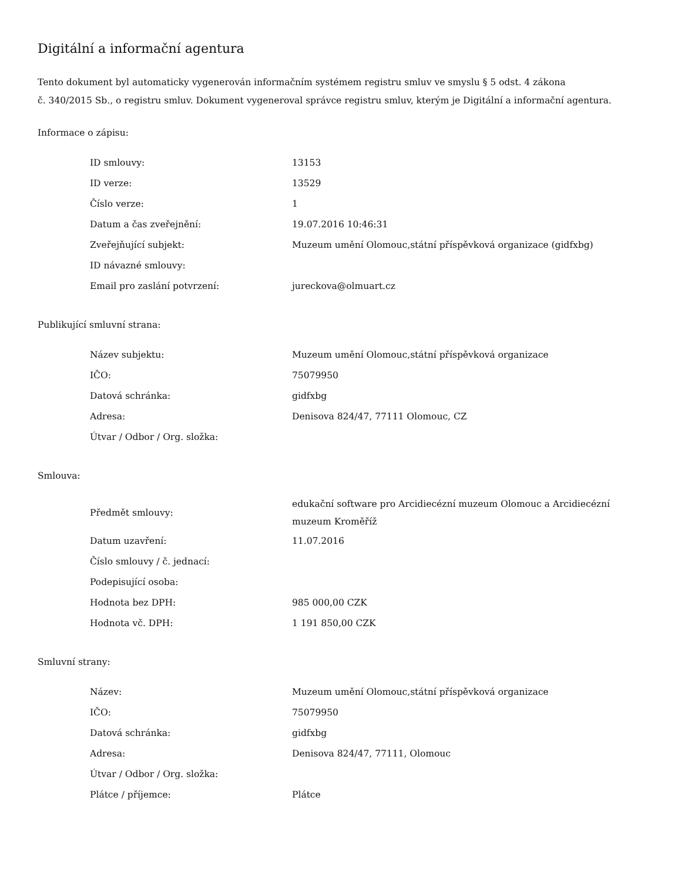Digitální a informační agentura
Tento dokument byl automaticky vygenerován informačním systémem registru smluv ve smyslu § 5 odst. 4 zákona
č. 340/2015 Sb., o registru smluv. Dokument vygeneroval správce registru smluv, kterým je Digitální a informační agentura.
Informace o zápisu:
| ID smlouvy: | 13153 |
| ID verze: | 13529 |
| Číslo verze: | 1 |
| Datum a čas zveřejnění: | 19.07.2016 10:46:31 |
| Zveřejňující subjekt: | Muzeum umění Olomouc,státní příspěvková organizace (gidfxbg) |
| ID návazné smlouvy: | |
| Email pro zaslání potvrzení: | jureckova@olmuart.cz |
Publikující smluvní strana:
| Název subjektu: | Muzeum umění Olomouc,státní příspěvková organizace |
| IČO: | 75079950 |
| Datová schránka: | gidfxbg |
| Adresa: | Denisova 824/47, 77111 Olomouc, CZ |
| Útvar / Odbor / Org. složka: | |
Smlouva:
| Předmět smlouvy: | edukační software pro Arcidiecézní muzeum Olomouc a Arcidiecézní muzeum Kroměříž |
| Datum uzavření: | 11.07.2016 |
| Číslo smlouvy / č. jednací: | |
| Podepisující osoba: | |
| Hodnota bez DPH: | 985 000,00 CZK |
| Hodnota vč. DPH: | 1 191 850,00 CZK |
Smluvní strany:
| Název: | Muzeum umění Olomouc,státní příspěvková organizace |
| IČO: | 75079950 |
| Datová schránka: | gidfxbg |
| Adresa: | Denisova 824/47, 77111, Olomouc |
| Útvar / Odbor / Org. složka: | |
| Plátce / příjemce: | Plátce |